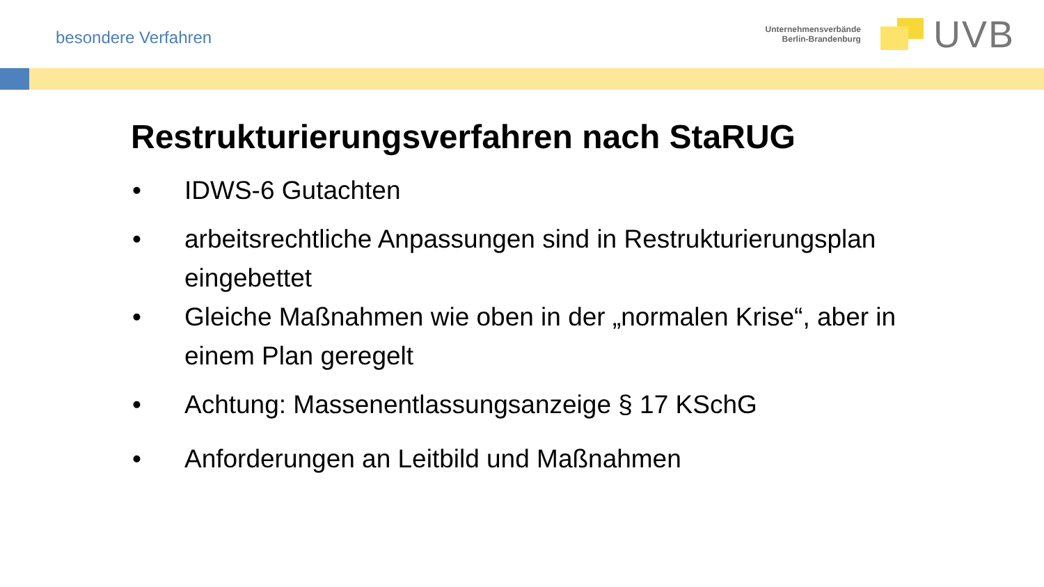besondere Verfahren
Unternehmensverbände
Berlin-Brandenburg
UVB
Restrukturierungsverfahren nach StaRUG
• IDWS-6 Gutachten
• arbeitsrechtliche Anpassungen sind in Restrukturierungsplan eingebettet
• Gleiche Maßnahmen wie oben in der „normalen Krise“, aber in einem Plan geregelt
• Achtung: Massenentlassungsanzeige § 17 KSchG
• Anforderungen an Leitbild und Maßnahmen